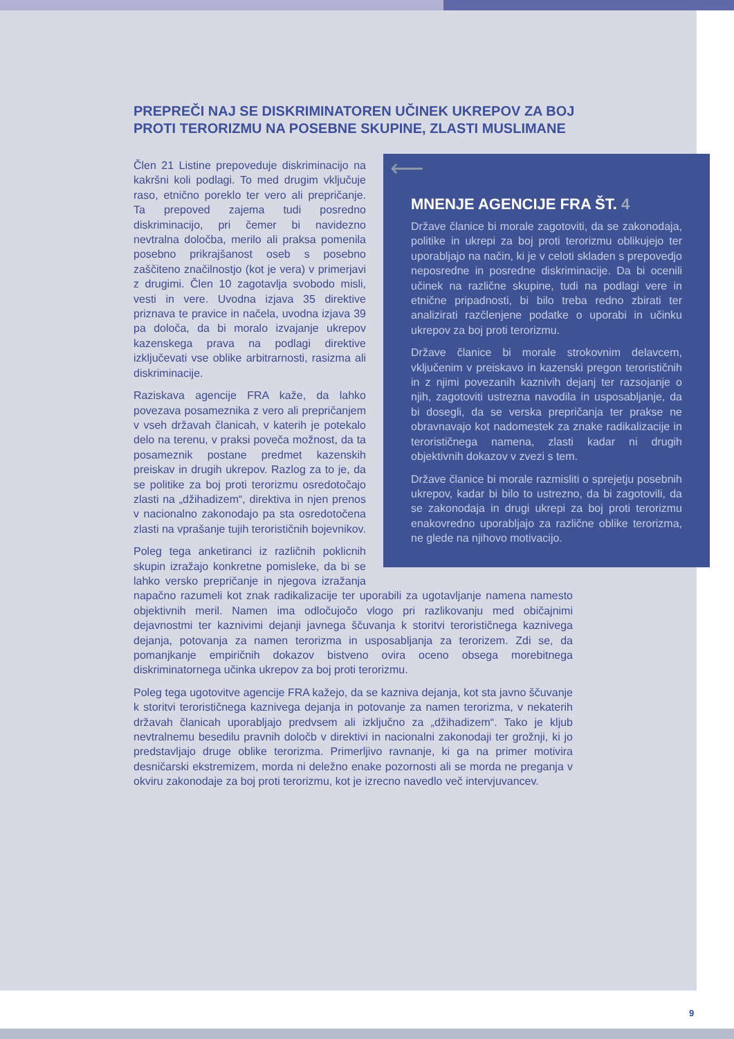PREPREČI NAJ SE DISKRIMINATOREN UČINEK UKREPOV ZA BOJ PROTI TERORIZMU NA POSEBNE SKUPINE, ZLASTI MUSLIMANE
⟵
MNENJE AGENCIJE FRA ŠT. 4
Države članice bi morale zagotoviti, da se zakonodaja, politike in ukrepi za boj proti terorizmu oblikujejo ter uporabljajo na način, ki je v celoti skladen s prepovedjo neposredne in posredne diskriminacije. Da bi ocenili učinek na različne skupine, tudi na podlagi vere in etnične pripadnosti, bi bilo treba redno zbirati ter analizirati razčlenjene podatke o uporabi in učinku ukrepov za boj proti terorizmu.
Države članice bi morale strokovnim delavcem, vključenim v preiskavo in kazenski pregon terorističnih in z njimi povezanih kaznivih dejanj ter razsojanje o njih, zagotoviti ustrezna navodila in usposabljanje, da bi dosegli, da se verska prepričanja ter prakse ne obravnavajo kot nadomestek za znake radikalizacije in terorističnega namena, zlasti kadar ni drugih objektivnih dokazov v zvezi s tem.
Države članice bi morale razmisliti o sprejetju posebnih ukrepov, kadar bi bilo to ustrezno, da bi zagotovili, da se zakonodaja in drugi ukrepi za boj proti terorizmu enakovredno uporabljajo za različne oblike terorizma, ne glede na njihovo motivacijo.
Člen 21 Listine prepoveduje diskriminacijo na kakršni koli podlagi. To med drugim vključuje raso, etnično poreklo ter vero ali prepričanje. Ta prepoved zajema tudi posredno diskriminacijo, pri čemer bi navidezno nevtralna določba, merilo ali praksa pomenila posebno prikrajšanost oseb s posebno zaščiteno značilnostjo (kot je vera) v primerjavi z drugimi. Člen 10 zagotavlja svobodo misli, vesti in vere. Uvodna izjava 35 direktive priznava te pravice in načela, uvodna izjava 39 pa določa, da bi moralo izvajanje ukrepov kazenskega prava na podlagi direktive izključevati vse oblike arbitrarnosti, rasizma ali diskriminacije.
Raziskava agencije FRA kaže, da lahko povezava posameznika z vero ali prepričanjem v vseh državah članicah, v katerih je potekalo delo na terenu, v praksi poveča možnost, da ta posameznik postane predmet kazenskih preiskav in drugih ukrepov. Razlog za to je, da se politike za boj proti terorizmu osredotočajo zlasti na „džihadizem“, direktiva in njen prenos v nacionalno zakonodajo pa sta osredotočena zlasti na vprašanje tujih terorističnih bojevnikov.
Poleg tega anketiranci iz različnih poklicnih skupin izražajo konkretne pomisleke, da bi se lahko versko prepričanje in njegova izražanja napačno razumeli kot znak radikalizacije ter uporabili za ugotavljanje namena namesto objektivnih meril. Namen ima odločujočo vlogo pri razlikovanju med običajnimi dejavnostmi ter kaznivimi dejanji javnega ščuvanja k storitvi terorističnega kaznivega dejanja, potovanja za namen terorizma in usposabljanja za terorizem. Zdi se, da pomanjkanje empiričnih dokazov bistveno ovira oceno obsega morebitnega diskriminatornega učinka ukrepov za boj proti terorizmu.
Poleg tega ugotovitve agencije FRA kažejo, da se kazniva dejanja, kot sta javno ščuvanje k storitvi terorističnega kaznivega dejanja in potovanje za namen terorizma, v nekaterih državah članicah uporabljajo predvsem ali izključno za „džihadizem“. Tako je kljub nevtralnemu besedilu pravnih določb v direktivi in nacionalni zakonodaji ter grožnji, ki jo predstavljajo druge oblike terorizma. Primerljivo ravnanje, ki ga na primer motivira desničarski ekstremizem, morda ni deležno enake pozornosti ali se morda ne preganja v okviru zakonodaje za boj proti terorizmu, kot je izrecno navedlo več intervjuvancev.
9